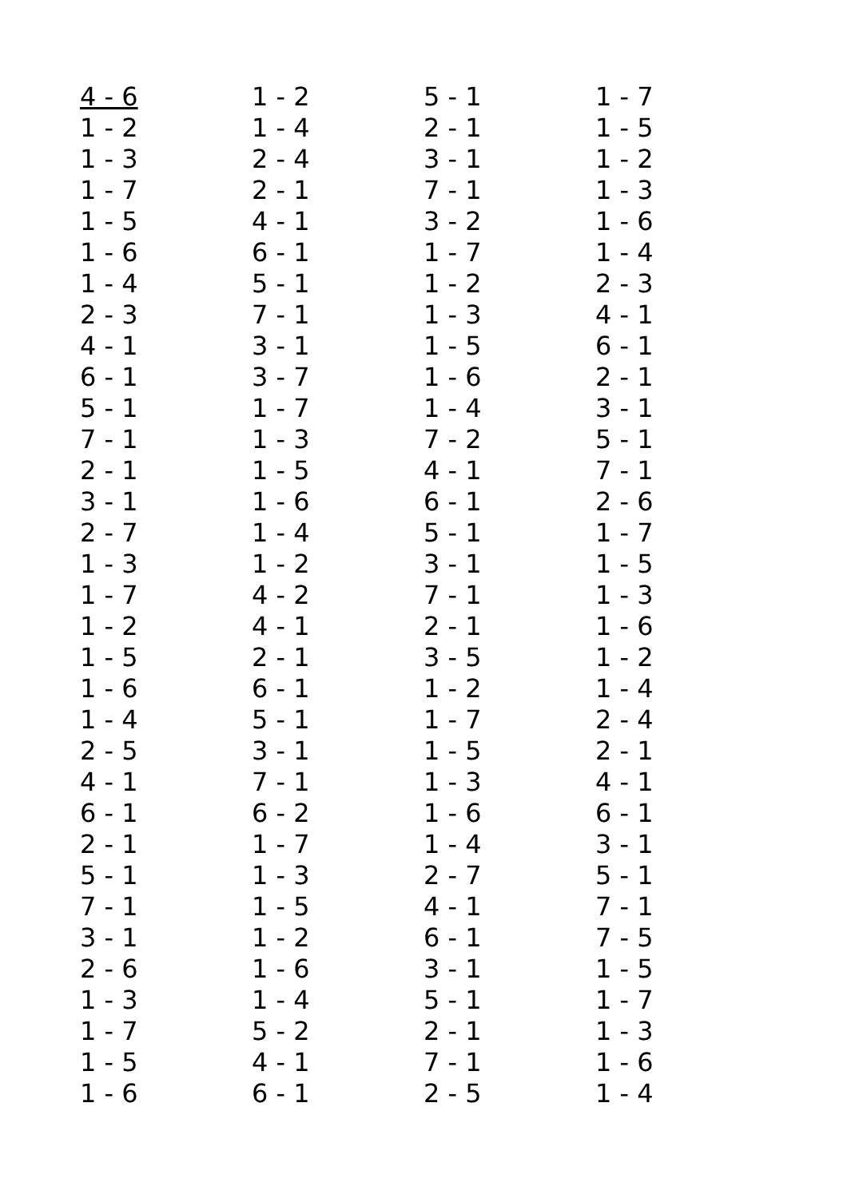| 4 - 6 | 1 - 2 | 5 - 1 | 1 - 7 |
| 1 - 2 | 1 - 4 | 2 - 1 | 1 - 5 |
| 1 - 3 | 2 - 4 | 3 - 1 | 1 - 2 |
| 1 - 7 | 2 - 1 | 7 - 1 | 1 - 3 |
| 1 - 5 | 4 - 1 | 3 - 2 | 1 - 6 |
| 1 - 6 | 6 - 1 | 1 - 7 | 1 - 4 |
| 1 - 4 | 5 - 1 | 1 - 2 | 2 - 3 |
| 2 - 3 | 7 - 1 | 1 - 3 | 4 - 1 |
| 4 - 1 | 3 - 1 | 1 - 5 | 6 - 1 |
| 6 - 1 | 3 - 7 | 1 - 6 | 2 - 1 |
| 5 - 1 | 1 - 7 | 1 - 4 | 3 - 1 |
| 7 - 1 | 1 - 3 | 7 - 2 | 5 - 1 |
| 2 - 1 | 1 - 5 | 4 - 1 | 7 - 1 |
| 3 - 1 | 1 - 6 | 6 - 1 | 2 - 6 |
| 2 - 7 | 1 - 4 | 5 - 1 | 1 - 7 |
| 1 - 3 | 1 - 2 | 3 - 1 | 1 - 5 |
| 1 - 7 | 4 - 2 | 7 - 1 | 1 - 3 |
| 1 - 2 | 4 - 1 | 2 - 1 | 1 - 6 |
| 1 - 5 | 2 - 1 | 3 - 5 | 1 - 2 |
| 1 - 6 | 6 - 1 | 1 - 2 | 1 - 4 |
| 1 - 4 | 5 - 1 | 1 - 7 | 2 - 4 |
| 2 - 5 | 3 - 1 | 1 - 5 | 2 - 1 |
| 4 - 1 | 7 - 1 | 1 - 3 | 4 - 1 |
| 6 - 1 | 6 - 2 | 1 - 6 | 6 - 1 |
| 2 - 1 | 1 - 7 | 1 - 4 | 3 - 1 |
| 5 - 1 | 1 - 3 | 2 - 7 | 5 - 1 |
| 7 - 1 | 1 - 5 | 4 - 1 | 7 - 1 |
| 3 - 1 | 1 - 2 | 6 - 1 | 7 - 5 |
| 2 - 6 | 1 - 6 | 3 - 1 | 1 - 5 |
| 1 - 3 | 1 - 4 | 5 - 1 | 1 - 7 |
| 1 - 7 | 5 - 2 | 2 - 1 | 1 - 3 |
| 1 - 5 | 4 - 1 | 7 - 1 | 1 - 6 |
| 1 - 6 | 6 - 1 | 2 - 5 | 1 - 4 |